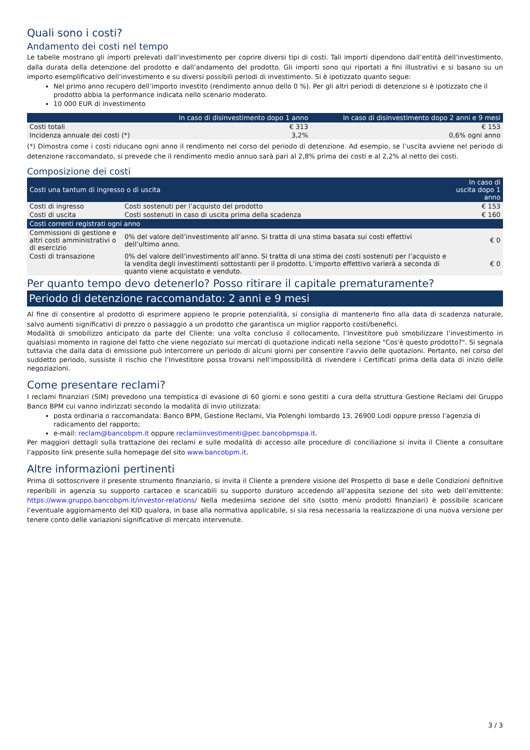Quali sono i costi?
Andamento dei costi nel tempo
Le tabelle mostrano gli importi prelevati dall’investimento per coprire diversi tipi di costi. Tali importi dipendono dall’entità dell’investimento, dalla durata della detenzione del prodotto e dall’andamento del prodotto. Gli importi sono qui riportati a fini illustrativi e si basano su un importo esemplificativo dell’investimento e su diversi possibili periodi di investimento. Si è ipotizzato quanto segue:
Nel primo anno recupero dell’importo investito (rendimento annuo dello 0 %). Per gli altri periodi di detenzione si è ipotizzato che il prodotto abbia la performance indicata nello scenario moderato.
10 000 EUR di investimento
| | In caso di disinvestimento dopo 1 anno | In caso di disinvestimento dopo 2 anni e 9 mesi |
| --- | --- | --- |
| Costi totali | € 313 | € 153 |
| Incidenza annuale dei costi (*) | 3,2% | 0,6% ogni anno |
(*) Dimostra come i costi riducano ogni anno il rendimento nel corso del periodo di detenzione. Ad esempio, se l’uscita avviene nel periodo di detenzione raccomandato, si prevede che il rendimento medio annuo sarà pari al 2,8% prima dei costi e al 2,2% al netto dei costi.
Composizione dei costi
| Costi una tantum di ingresso o di uscita | | In caso di uscita dopo 1 anno |
| --- | --- | --- |
| Costi di ingresso | Costi sostenuti per l’acquisto del prodotto | € 153 |
| Costi di uscita | Costi sostenuti in caso di uscita prima della scadenza | € 160 |
| Costi correnti registrati ogni anno | | |
| Commissioni di gestione e altri costi amministrativi o di esercizio | 0% del valore dell’investimento all’anno. Si tratta di una stima basata sui costi effettivi dell’ultimo anno. | € 0 |
| Costi di transazione | 0% del valore dell’investimento all’anno. Si tratta di una stima dei costi sostenuti per l’acquisto e la vendita degli investimenti sottostanti per il prodotto. L’importo effettivo varierà a seconda di quanto viene acquistato e venduto. | € 0 |
Per quanto tempo devo detenerlo? Posso ritirare il capitale prematuramente?
Periodo di detenzione raccomandato: 2 anni e 9 mesi
Al fine di consentire al prodotto di esprimere appieno le proprie potenzialità, si consiglia di mantenerlo fino alla data di scadenza naturale, salvo aumenti significativi di prezzo o passaggio a un prodotto che garantisca un miglior rapporto costi/benefici.
Modalità di smobilizzo anticipato da parte del Cliente: una volta concluso il collocamento, l’Investitore può smobilizzare l’investimento in qualsiasi momento in ragione del fatto che viene negoziato sui mercati di quotazione indicati nella sezione "Cos'è questo prodotto?". Si segnala tuttavia che dalla data di emissione può intercorrere un periodo di alcuni giorni per consentire l’avvio delle quotazioni. Pertanto, nel corso del suddetto periodo, sussiste il rischio che l’Investitore possa trovarsi nell’impossibilità di rivendere i Certificati prima della data di inizio delle negoziazioni.
Come presentare reclami?
I reclami finanziari (SIM) prevedono una tempistica di evasione di 60 giorni e sono gestiti a cura della struttura Gestione Reclami del Gruppo Banco BPM cui vanno indirizzati secondo la modalità di invio utilizzata:
posta ordinaria o raccomandata: Banco BPM, Gestione Reclami, Via Polenghi lombardo 13, 26900 Lodi oppure presso l’agenzia di radicamento del rapporto;
e-mail: reclam@bancobpm.it oppure reclamiinvestimenti@pec.bancobpmspa.it.
Per maggiori dettagli sulla trattazione dei reclami e sulle modalità di accesso alle procedure di conciliazione si invita il Cliente a consultare l’apposito link presente sulla homepage del sito www.bancobpm.it.
Altre informazioni pertinenti
Prima di sottoscrivere il presente strumento finanziario, si invita il Cliente a prendere visione del Prospetto di base e delle Condizioni definitive reperibili in agenzia su supporto cartaceo e scaricabili su supporto duraturo accedendo all’apposita sezione del sito web dell’emittente: https://www.gruppo.bancobpm.it/investor-relations/ Nella medesima sezione del sito (sotto menù prodotti finanziari) è possibile scaricare l’eventuale aggiornamento del KID qualora, in base alla normativa applicabile, si sia resa necessaria la realizzazione di una nuova versione per tenere conto delle variazioni significative di mercato intervenute.
3 / 3